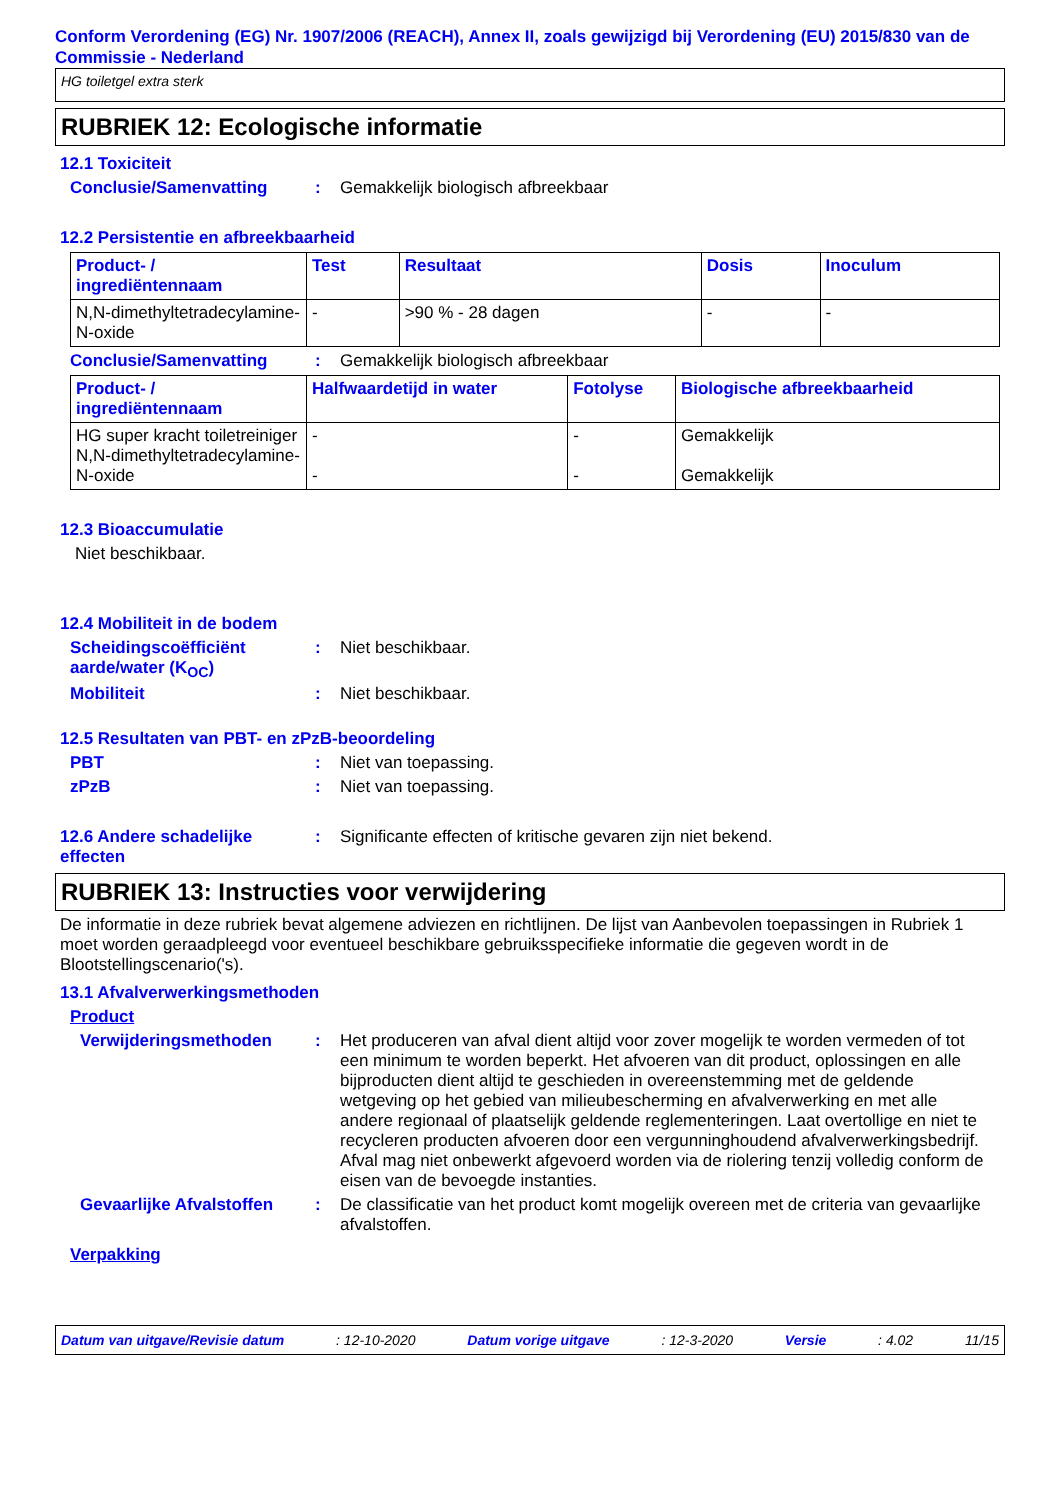Conform Verordening (EG) Nr. 1907/2006 (REACH), Annex II, zoals gewijzigd bij Verordening (EU) 2015/830 van de Commissie - Nederland
HG toiletgel extra sterk
RUBRIEK 12: Ecologische informatie
12.1 Toxiciteit
Conclusie/Samenvatting: Gemakkelijk biologisch afbreekbaar
12.2 Persistentie en afbreekbaarheid
| Product- / ingrediëntennaam | Test | Resultaat | Dosis | Inoculum |
| --- | --- | --- | --- | --- |
| N,N-dimethyltetradecylamine-N-oxide | - | >90 % - 28 dagen | - | - |
Conclusie/Samenvatting: Gemakkelijk biologisch afbreekbaar
| Product- / ingrediëntennaam | Halfwaardetijd in water | Fotolyse | Biologische afbreekbaarheid |
| --- | --- | --- | --- |
| HG super kracht toiletreiniger N,N-dimethyltetradecylamine-N-oxide | - - | - - | Gemakkelijk Gemakkelijk |
12.3 Bioaccumulatie
Niet beschikbaar.
12.4 Mobiliteit in de bodem
Scheidingscoëfficiënt aarde/water (K<sub>OC</sub>): Niet beschikbaar.
Mobiliteit: Niet beschikbaar.
12.5 Resultaten van PBT- en zPzB-beoordeling
PBT: Niet van toepassing.
zPzB: Niet van toepassing.
12.6 Andere schadelijke effecten: Significante effecten of kritische gevaren zijn niet bekend.
RUBRIEK 13: Instructies voor verwijdering
De informatie in deze rubriek bevat algemene adviezen en richtlijnen. De lijst van Aanbevolen toepassingen in Rubriek 1 moet worden geraadpleegd voor eventueel beschikbare gebruiksspecifieke informatie die gegeven wordt in de Blootstellingscenario('s).
13.1 Afvalverwerkingsmethoden
Product
Verwijderingsmethoden: Het produceren van afval dient altijd voor zover mogelijk te worden vermeden of tot een minimum te worden beperkt. Het afvoeren van dit product, oplossingen en alle bijproducten dient altijd te geschieden in overeenstemming met de geldende wetgeving op het gebied van milieubescherming en afvalverwerking en met alle andere regionaal of plaatselijk geldende reglementeringen. Laat overtollige en niet te recycleren producten afvoeren door een vergunninghoudend afvalverwerkingsbedrijf. Afval mag niet onbewerkt afgevoerd worden via de riolering tenzij volledig conform de eisen van de bevoegde instanties.
Gevaarlijke Afvalstoffen: De classificatie van het product komt mogelijk overeen met de criteria van gevaarlijke afvalstoffen.
Verpakking
Datum van uitgave/Revisie datum: 12-10-2020 Datum vorige uitgave: 12-3-2020 Versie: 4.02 11/15